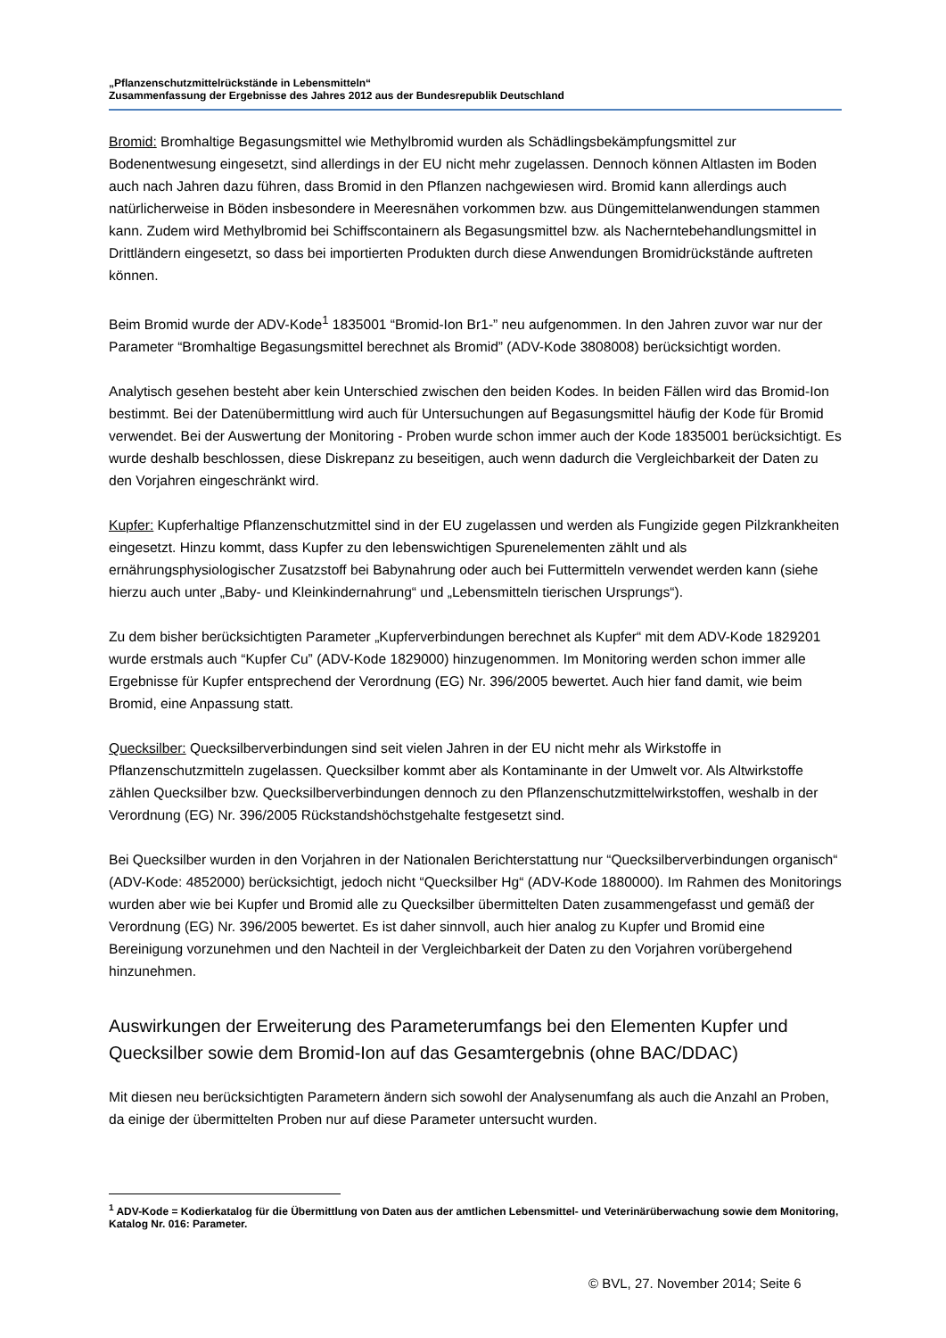„Pflanzenschutzmittelrückstände in Lebensmitteln“
Zusammenfassung der Ergebnisse des Jahres 2012 aus der Bundesrepublik Deutschland
Bromid: Bromhaltige Begasungsmittel wie Methylbromid wurden als Schädlingsbekämpfungsmittel zur Bodenentwesung eingesetzt, sind allerdings in der EU nicht mehr zugelassen. Dennoch können Altlasten im Boden auch nach Jahren dazu führen, dass Bromid in den Pflanzen nachgewiesen wird. Bromid kann allerdings auch natürlicherweise in Böden insbesondere in Meeresnähen vorkommen bzw. aus Düngemittelanwendungen stammen kann. Zudem wird Methylbromid bei Schiffscontainern als Begasungsmittel bzw. als Nacherntebehandlungsmittel in Drittländern eingesetzt, so dass bei importierten Produkten durch diese Anwendungen Bromidrückstände auftreten können.
Beim Bromid wurde der ADV-Kode<sup>1</sup> 1835001 “Bromid-Ion Br1-” neu aufgenommen. In den Jahren zuvor war nur der Parameter “Bromhaltige Begasungsmittel berechnet als Bromid” (ADV-Kode 3808008) berücksichtigt worden.
Analytisch gesehen besteht aber kein Unterschied zwischen den beiden Kodes. In beiden Fällen wird das Bromid-Ion bestimmt. Bei der Datenübermittlung wird auch für Untersuchungen auf Begasungsmittel häufig der Kode für Bromid verwendet. Bei der Auswertung der Monitoring - Proben wurde schon immer auch der Kode 1835001 berücksichtigt. Es wurde deshalb beschlossen, diese Diskrepanz zu beseitigen, auch wenn dadurch die Vergleichbarkeit der Daten zu den Vorjahren eingeschränkt wird.
Kupfer: Kupferhaltige Pflanzenschutzmittel sind in der EU zugelassen und werden als Fungizide gegen Pilzkrankheiten eingesetzt. Hinzu kommt, dass Kupfer zu den lebenswichtigen Spurenelementen zählt und als ernährungsphysiologischer Zusatzstoff bei Babynahrung oder auch bei Futtermitteln verwendet werden kann (siehe hierzu auch unter „Baby- und Kleinkindernahrung“ und „Lebensmitteln tierischen Ursprungs“).
Zu dem bisher berücksichtigten Parameter „Kupferverbindungen berechnet als Kupfer“ mit dem ADV-Kode 1829201 wurde erstmals auch “Kupfer Cu” (ADV-Kode 1829000) hinzugenommen. Im Monitoring werden schon immer alle Ergebnisse für Kupfer entsprechend der Verordnung (EG) Nr. 396/2005 bewertet. Auch hier fand damit, wie beim Bromid, eine Anpassung statt.
Quecksilber: Quecksilberverbindungen sind seit vielen Jahren in der EU nicht mehr als Wirkstoffe in Pflanzenschutzmitteln zugelassen. Quecksilber kommt aber als Kontaminante in der Umwelt vor. Als Altwirkstoffe zählen Quecksilber bzw. Quecksilberverbindungen dennoch zu den Pflanzenschutzmittelwirkstoffen, weshalb in der Verordnung (EG) Nr. 396/2005 Rückstandshöchstgehalte festgesetzt sind.
Bei Quecksilber wurden in den Vorjahren in der Nationalen Berichterstattung nur “Quecksilberverbindungen organisch“ (ADV-Kode: 4852000) berücksichtigt, jedoch nicht “Quecksilber Hg“ (ADV-Kode 1880000). Im Rahmen des Monitorings wurden aber wie bei Kupfer und Bromid alle zu Quecksilber übermittelten Daten zusammengefasst und gemäß der Verordnung (EG) Nr. 396/2005 bewertet. Es ist daher sinnvoll, auch hier analog zu Kupfer und Bromid eine Bereinigung vorzunehmen und den Nachteil in der Vergleichbarkeit der Daten zu den Vorjahren vorübergehend hinzunehmen.
Auswirkungen der Erweiterung des Parameterumfangs bei den Elementen Kupfer und Quecksilber sowie dem Bromid-Ion auf das Gesamtergebnis (ohne BAC/DDAC)
Mit diesen neu berücksichtigten Parametern ändern sich sowohl der Analysenumfang als auch die Anzahl an Proben, da einige der übermittelten Proben nur auf diese Parameter untersucht wurden.
<sup>1</sup> ADV-Kode = Kodierkatalog für die Übermittlung von Daten aus der amtlichen Lebensmittel- und Veterinärüberwachung sowie dem Monitoring, Katalog Nr. 016: Parameter.
© BVL, 27. November 2014; Seite 6